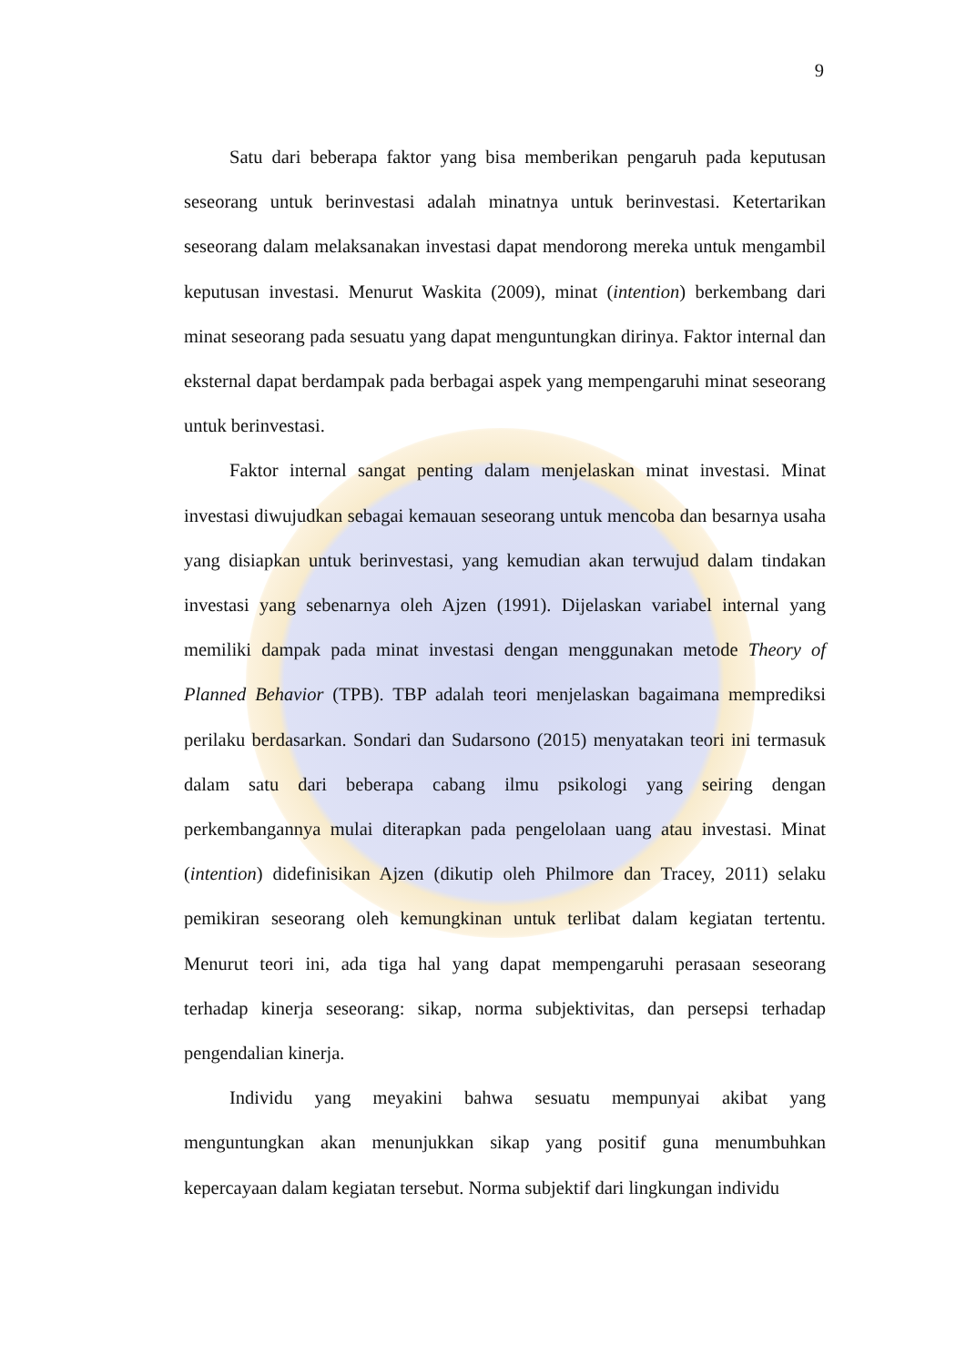9
Satu dari beberapa faktor yang bisa memberikan pengaruh pada keputusan seseorang untuk berinvestasi adalah minatnya untuk berinvestasi. Ketertarikan seseorang dalam melaksanakan investasi dapat mendorong mereka untuk mengambil keputusan investasi. Menurut Waskita (2009), minat (intention) berkembang dari minat seseorang pada sesuatu yang dapat menguntungkan dirinya. Faktor internal dan eksternal dapat berdampak pada berbagai aspek yang mempengaruhi minat seseorang untuk berinvestasi.
Faktor internal sangat penting dalam menjelaskan minat investasi. Minat investasi diwujudkan sebagai kemauan seseorang untuk mencoba dan besarnya usaha yang disiapkan untuk berinvestasi, yang kemudian akan terwujud dalam tindakan investasi yang sebenarnya oleh Ajzen (1991). Dijelaskan variabel internal yang memiliki dampak pada minat investasi dengan menggunakan metode Theory of Planned Behavior (TPB). TBP adalah teori menjelaskan bagaimana memprediksi perilaku berdasarkan. Sondari dan Sudarsono (2015) menyatakan teori ini termasuk dalam satu dari beberapa cabang ilmu psikologi yang seiring dengan perkembangannya mulai diterapkan pada pengelolaan uang atau investasi. Minat (intention) didefinisikan Ajzen (dikutip oleh Philmore dan Tracey, 2011) selaku pemikiran seseorang oleh kemungkinan untuk terlibat dalam kegiatan tertentu. Menurut teori ini, ada tiga hal yang dapat mempengaruhi perasaan seseorang terhadap kinerja seseorang: sikap, norma subjektivitas, dan persepsi terhadap pengendalian kinerja.
Individu yang meyakini bahwa sesuatu mempunyai akibat yang menguntungkan akan menunjukkan sikap yang positif guna menumbuhkan kepercayaan dalam kegiatan tersebut. Norma subjektif dari lingkungan individu